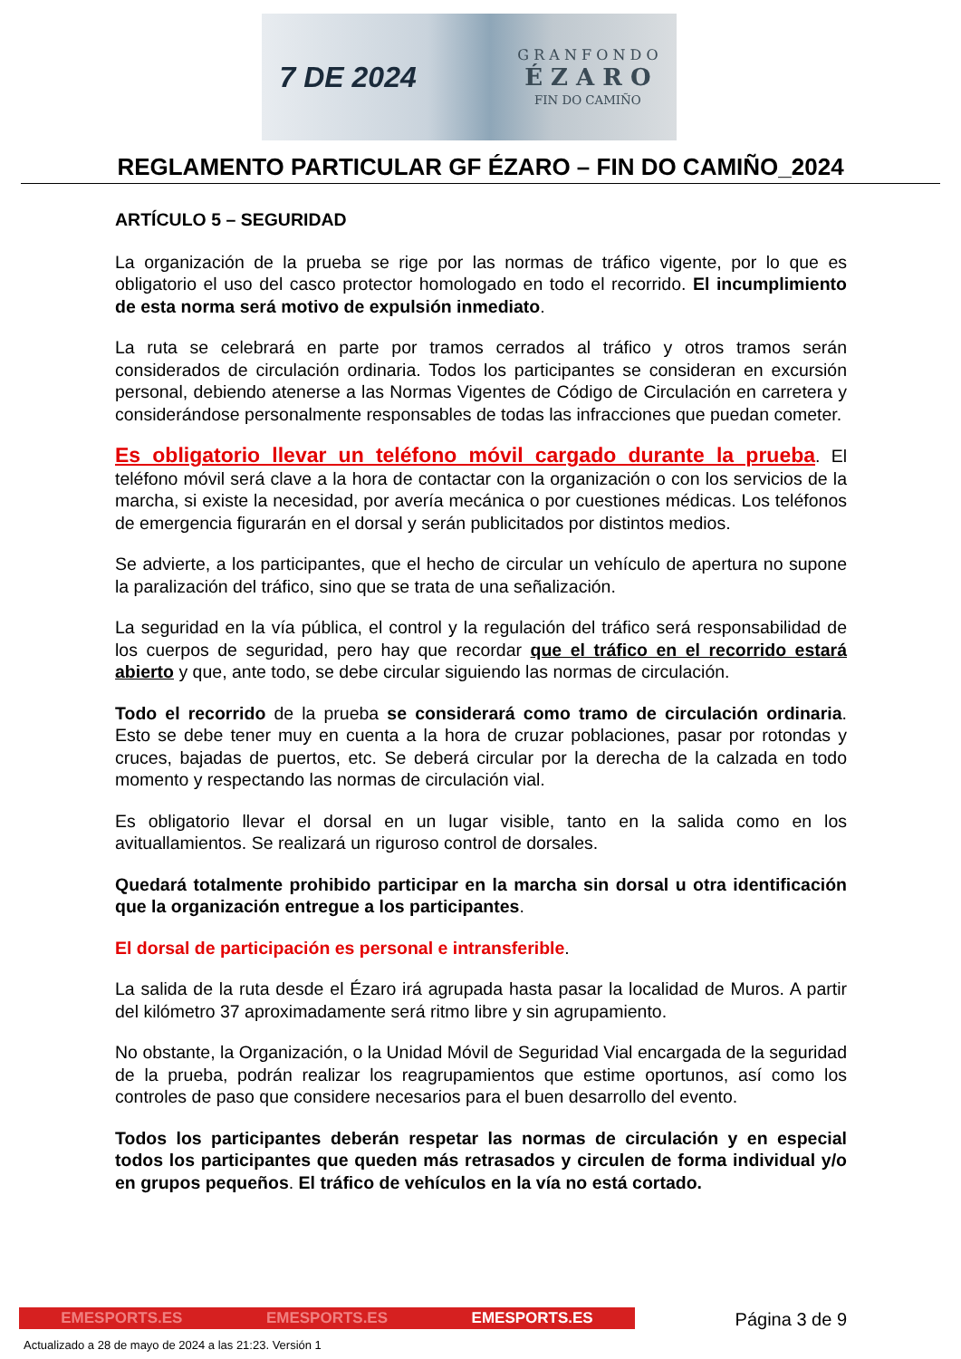7 DE 2024
G R A N F O N D O
É Z A R O
FIN DO CAMIÑO
REGLAMENTO PARTICULAR GF ÉZARO – FIN DO CAMIÑO_2024
ARTÍCULO 5 – SEGURIDAD
La organización de la prueba se rige por las normas de tráfico vigente, por lo que es obligatorio el uso del casco protector homologado en todo el recorrido. El incumplimiento de esta norma será motivo de expulsión inmediato.
La ruta se celebrará en parte por tramos cerrados al tráfico y otros tramos serán considerados de circulación ordinaria. Todos los participantes se consideran en excursión personal, debiendo atenerse a las Normas Vigentes de Código de Circulación en carretera y considerándose personalmente responsables de todas las infracciones que puedan cometer.
Es obligatorio llevar un teléfono móvil cargado durante la prueba. El teléfono móvil será clave a la hora de contactar con la organización o con los servicios de la marcha, si existe la necesidad, por avería mecánica o por cuestiones médicas. Los teléfonos de emergencia figurarán en el dorsal y serán publicitados por distintos medios.
Se advierte, a los participantes, que el hecho de circular un vehículo de apertura no supone la paralización del tráfico, sino que se trata de una señalización.
La seguridad en la vía pública, el control y la regulación del tráfico será responsabilidad de los cuerpos de seguridad, pero hay que recordar que el tráfico en el recorrido estará abierto y que, ante todo, se debe circular siguiendo las normas de circulación.
Todo el recorrido de la prueba se considerará como tramo de circulación ordinaria. Esto se debe tener muy en cuenta a la hora de cruzar poblaciones, pasar por rotondas y cruces, bajadas de puertos, etc. Se deberá circular por la derecha de la calzada en todo momento y respectando las normas de circulación vial.
Es obligatorio llevar el dorsal en un lugar visible, tanto en la salida como en los avituallamientos. Se realizará un riguroso control de dorsales.
Quedará totalmente prohibido participar en la marcha sin dorsal u otra identificación que la organización entregue a los participantes.
El dorsal de participación es personal e intransferible.
La salida de la ruta desde el Ézaro irá agrupada hasta pasar la localidad de Muros. A partir del kilómetro 37 aproximadamente será ritmo libre y sin agrupamiento.
No obstante, la Organización, o la Unidad Móvil de Seguridad Vial encargada de la seguridad de la prueba, podrán realizar los reagrupamientos que estime oportunos, así como los controles de paso que considere necesarios para el buen desarrollo del evento.
Todos los participantes deberán respetar las normas de circulación y en especial todos los participantes que queden más retrasados y circulen de forma individual y/o en grupos pequeños. El tráfico de vehículos en la vía no está cortado.
EMESPORTS.ES EMESPORTS.ES EMESPORTS.ES Página 3 de 9
Actualizado a 28 de mayo de 2024 a las 21:23. Versión 1